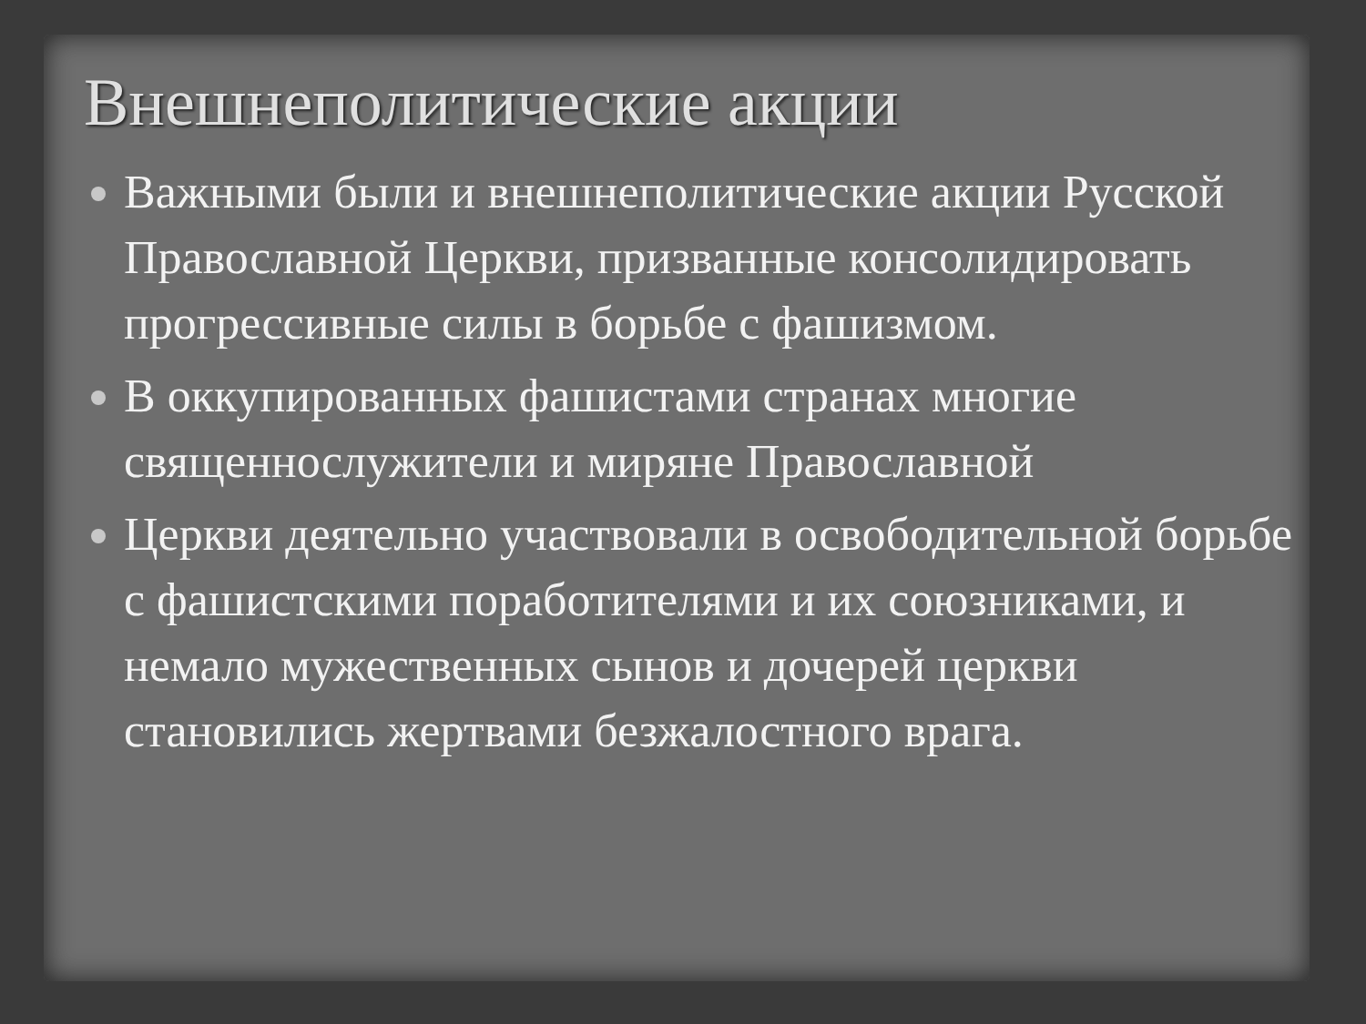Внешнеполитические акции
Важными были и внешнеполитические акции Русской Православной Церкви, призванные консолидировать прогрессивные силы в борьбе с фашизмом.
В оккупированных фашистами странах многие священнослужители и миряне Православной
Церкви деятельно участвовали в освободительной борьбе с фашистскими поработителями и их союзниками, и немало мужественных сынов и дочерей церкви становились жертвами безжалостного врага.